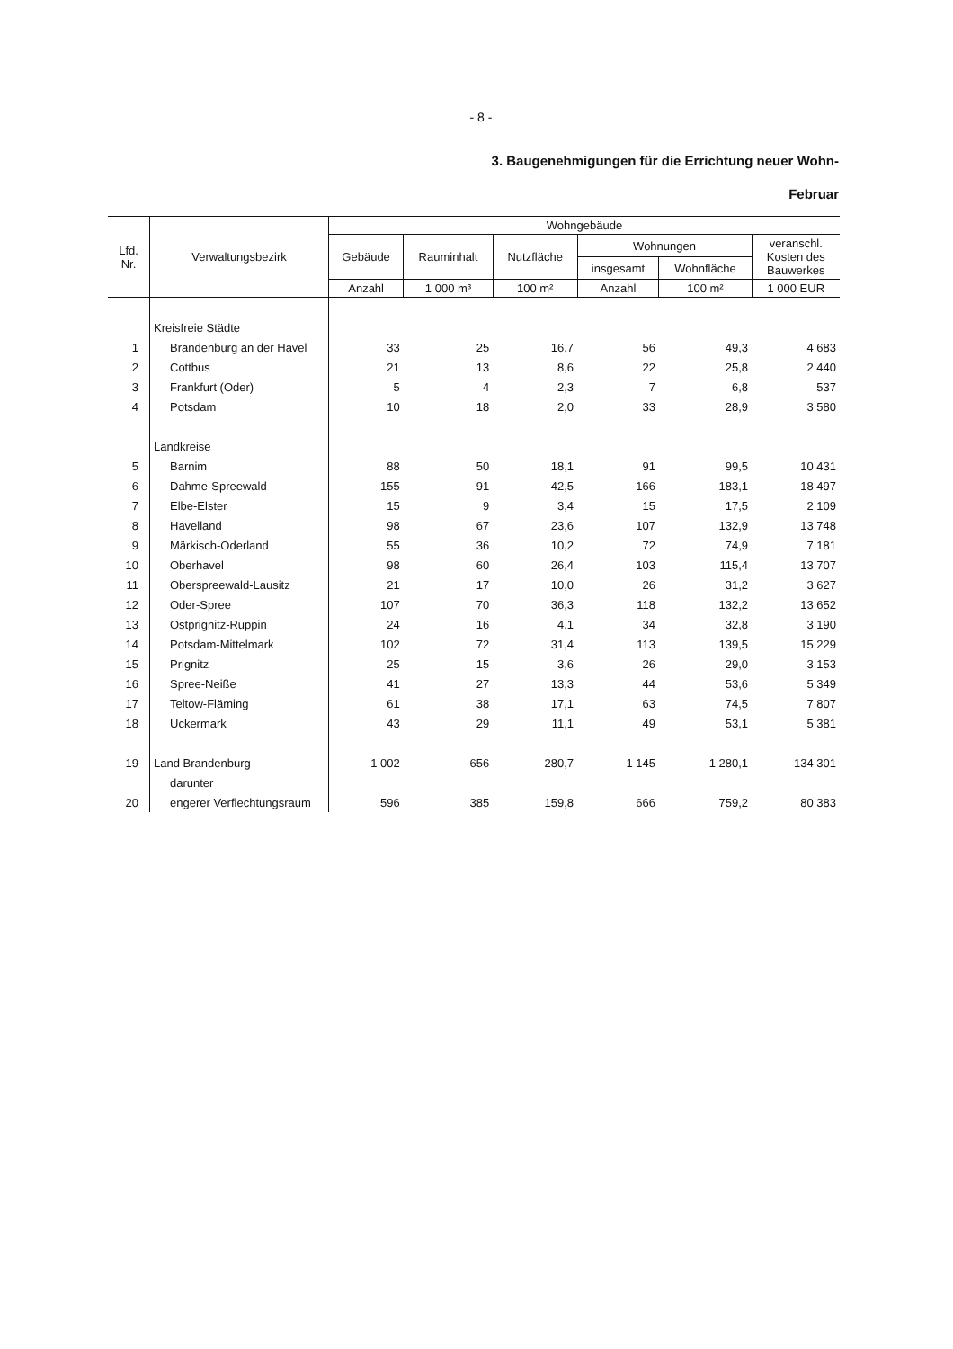- 8 -
3. Baugenehmigungen für die Errichtung neuer Wohn-
Februar
| Lfd. Nr. | Verwaltungsbezirk | Wohngebäude | | | | | |
| --- | --- | --- | --- | --- | --- | --- | --- |
| | | Gebäude | Rauminhalt | Nutzfläche | Wohnungen | | veranschl. Kosten des Bauwerkes |
| | | | | | insgesamt | Wohnfläche | |
| | | Anzahl | 1 000 m³ | 100 m² | Anzahl | 100 m² | 1 000 EUR |
| | Kreisfreie Städte | | | | | | |
| 1 | Brandenburg an der Havel | 33 | 25 | 16,7 | 56 | 49,3 | 4 683 |
| 2 | Cottbus | 21 | 13 | 8,6 | 22 | 25,8 | 2 440 |
| 3 | Frankfurt (Oder) | 5 | 4 | 2,3 | 7 | 6,8 | 537 |
| 4 | Potsdam | 10 | 18 | 2,0 | 33 | 28,9 | 3 580 |
| | Landkreise | | | | | | |
| 5 | Barnim | 88 | 50 | 18,1 | 91 | 99,5 | 10 431 |
| 6 | Dahme-Spreewald | 155 | 91 | 42,5 | 166 | 183,1 | 18 497 |
| 7 | Elbe-Elster | 15 | 9 | 3,4 | 15 | 17,5 | 2 109 |
| 8 | Havelland | 98 | 67 | 23,6 | 107 | 132,9 | 13 748 |
| 9 | Märkisch-Oderland | 55 | 36 | 10,2 | 72 | 74,9 | 7 181 |
| 10 | Oberhavel | 98 | 60 | 26,4 | 103 | 115,4 | 13 707 |
| 11 | Oberspreewald-Lausitz | 21 | 17 | 10,0 | 26 | 31,2 | 3 627 |
| 12 | Oder-Spree | 107 | 70 | 36,3 | 118 | 132,2 | 13 652 |
| 13 | Ostprignitz-Ruppin | 24 | 16 | 4,1 | 34 | 32,8 | 3 190 |
| 14 | Potsdam-Mittelmark | 102 | 72 | 31,4 | 113 | 139,5 | 15 229 |
| 15 | Prignitz | 25 | 15 | 3,6 | 26 | 29,0 | 3 153 |
| 16 | Spree-Neiße | 41 | 27 | 13,3 | 44 | 53,6 | 5 349 |
| 17 | Teltow-Fläming | 61 | 38 | 17,1 | 63 | 74,5 | 7 807 |
| 18 | Uckermark | 43 | 29 | 11,1 | 49 | 53,1 | 5 381 |
| 19 | Land Brandenburg | 1 002 | 656 | 280,7 | 1 145 | 1 280,1 | 134 301 |
| | darunter | | | | | | |
| 20 | engerer Verflechtungsraum | 596 | 385 | 159,8 | 666 | 759,2 | 80 383 |